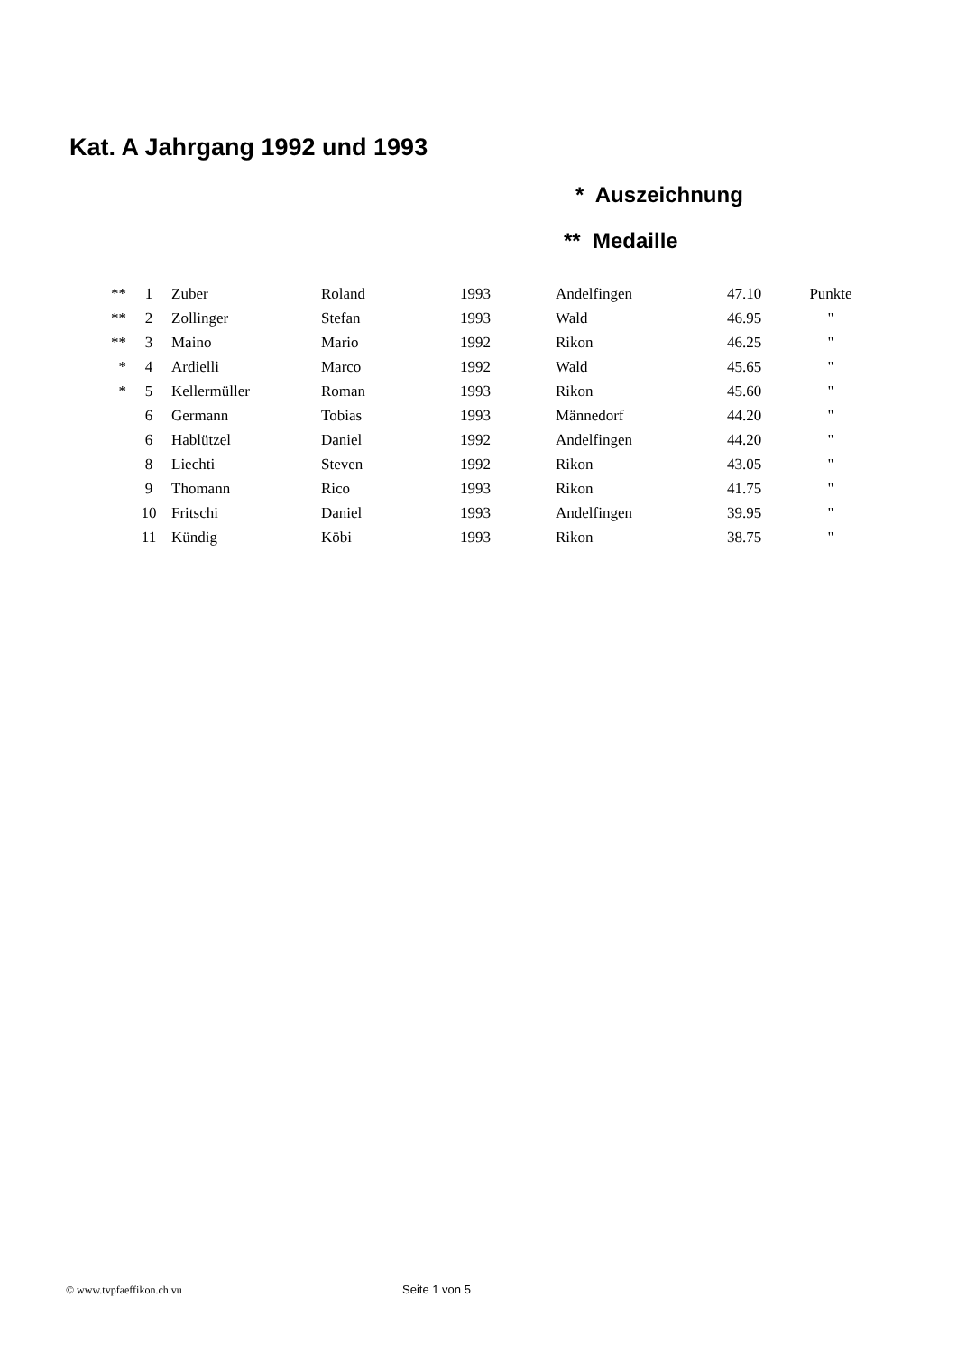Kat. A Jahrgang 1992 und 1993
* Auszeichnung
** Medaille
| ** | 1 | Zuber | Roland | 1993 | Andelfingen | 47.10 | Punkte |
| ** | 2 | Zollinger | Stefan | 1993 | Wald | 46.95 | " |
| ** | 3 | Maino | Mario | 1992 | Rikon | 46.25 | " |
| * | 4 | Ardielli | Marco | 1992 | Wald | 45.65 | " |
| * | 5 | Kellermüller | Roman | 1993 | Rikon | 45.60 | " |
| | 6 | Germann | Tobias | 1993 | Männedorf | 44.20 | " |
| | 6 | Hablützel | Daniel | 1992 | Andelfingen | 44.20 | " |
| | 8 | Liechti | Steven | 1992 | Rikon | 43.05 | " |
| | 9 | Thomann | Rico | 1993 | Rikon | 41.75 | " |
| | 10 | Fritschi | Daniel | 1993 | Andelfingen | 39.95 | " |
| | 11 | Kündig | Köbi | 1993 | Rikon | 38.75 | " |
© www.tvpfaeffikon.ch.vu Seite 1 von 5